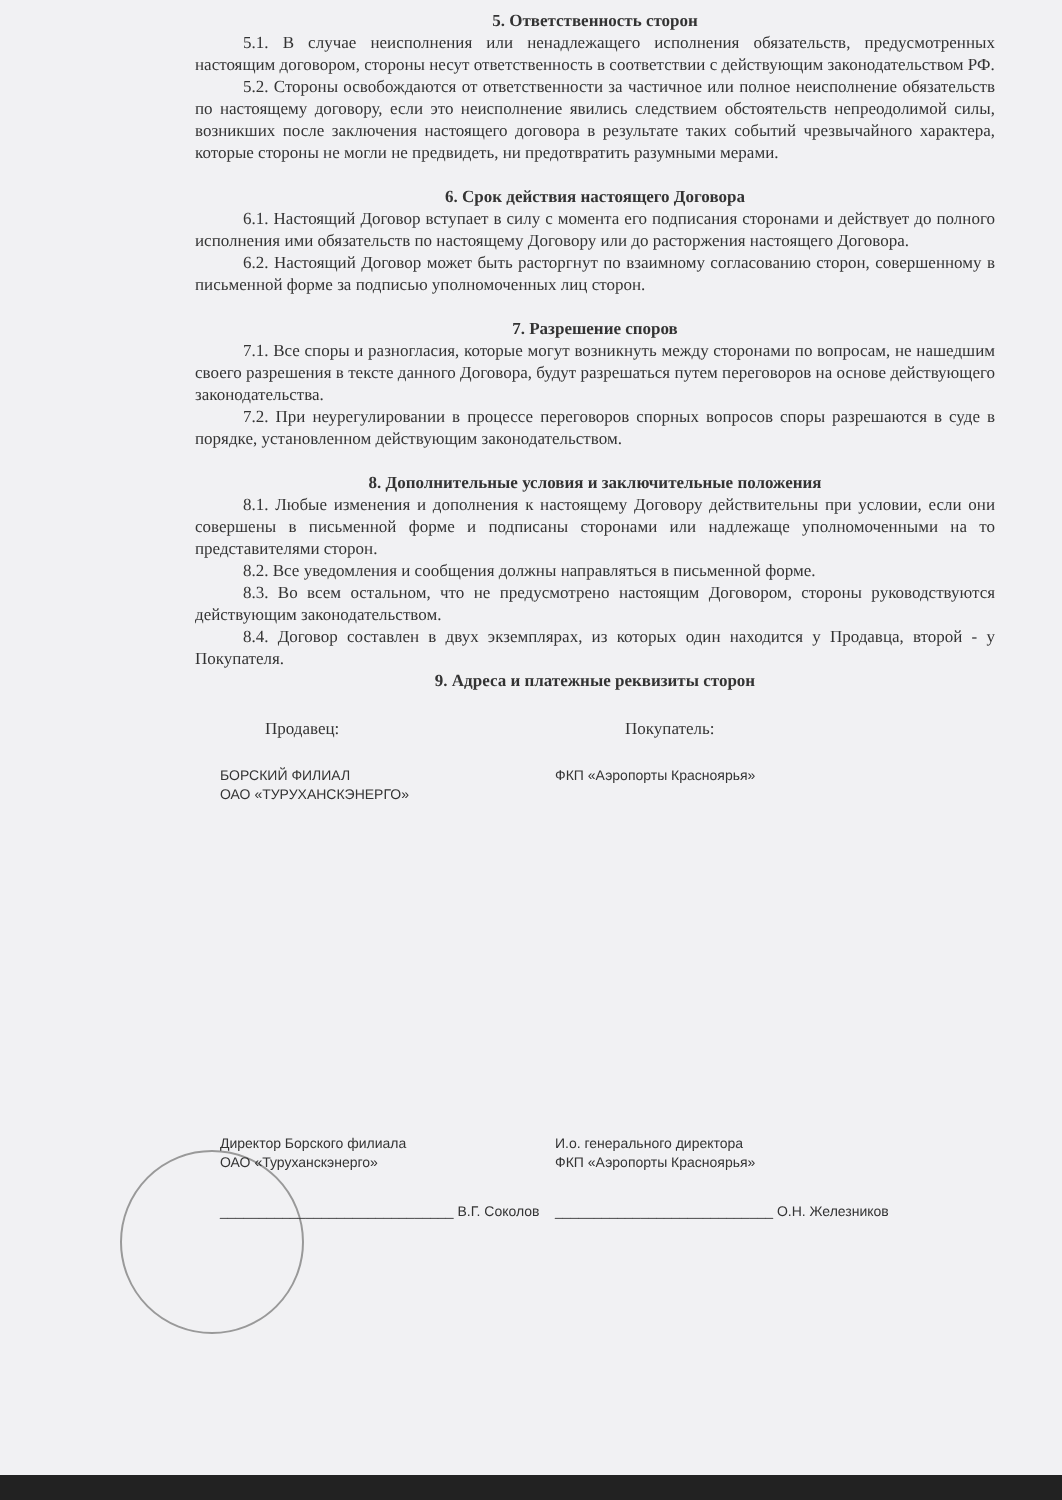5. Ответственность сторон
5.1. В случае неисполнения или ненадлежащего исполнения обязательств, предусмотренных настоящим договором, стороны несут ответственность в соответствии с действующим законодательством РФ.
5.2. Стороны освобождаются от ответственности за частичное или полное неисполнение обязательств по настоящему договору, если это неисполнение явились следствием обстоятельств непреодолимой силы, возникших после заключения настоящего договора в результате таких событий чрезвычайного характера, которые стороны не могли не предвидеть, ни предотвратить разумными мерами.
6. Срок действия настоящего Договора
6.1. Настоящий Договор вступает в силу с момента его подписания сторонами и действует до полного исполнения ими обязательств по настоящему Договору или до расторжения настоящего Договора.
6.2. Настоящий Договор может быть расторгнут по взаимному согласованию сторон, совершенному в письменной форме за подписью уполномоченных лиц сторон.
7. Разрешение споров
7.1. Все споры и разногласия, которые могут возникнуть между сторонами по вопросам, не нашедшим своего разрешения в тексте данного Договора, будут разрешаться путем переговоров на основе действующего законодательства.
7.2. При неурегулировании в процессе переговоров спорных вопросов споры разрешаются в суде в порядке, установленном действующим законодательством.
8. Дополнительные условия и заключительные положения
8.1. Любые изменения и дополнения к настоящему Договору действительны при условии, если они совершены в письменной форме и подписаны сторонами или надлежаще уполномоченными на то представителями сторон.
8.2. Все уведомления и сообщения должны направляться в письменной форме.
8.3. Во всем остальном, что не предусмотрено настоящим Договором, стороны руководствуются действующим законодательством.
8.4. Договор составлен в двух экземплярах, из которых один находится у Продавца, второй - у Покупателя.
9. Адреса и платежные реквизиты сторон
Продавец: Покупатель:
БОРСКИЙ ФИЛИАЛ
ОАО «ТУРУХАНСКЭНЕРГО»
ФКП «Аэропорты Красноярья»
Директор Борского филиала
ОАО «Туруханскэнерго»
И.о. генерального директора
ФКП «Аэропорты Красноярья»
______________________________ В.Г. Соколов
____________________________ О.Н. Железников